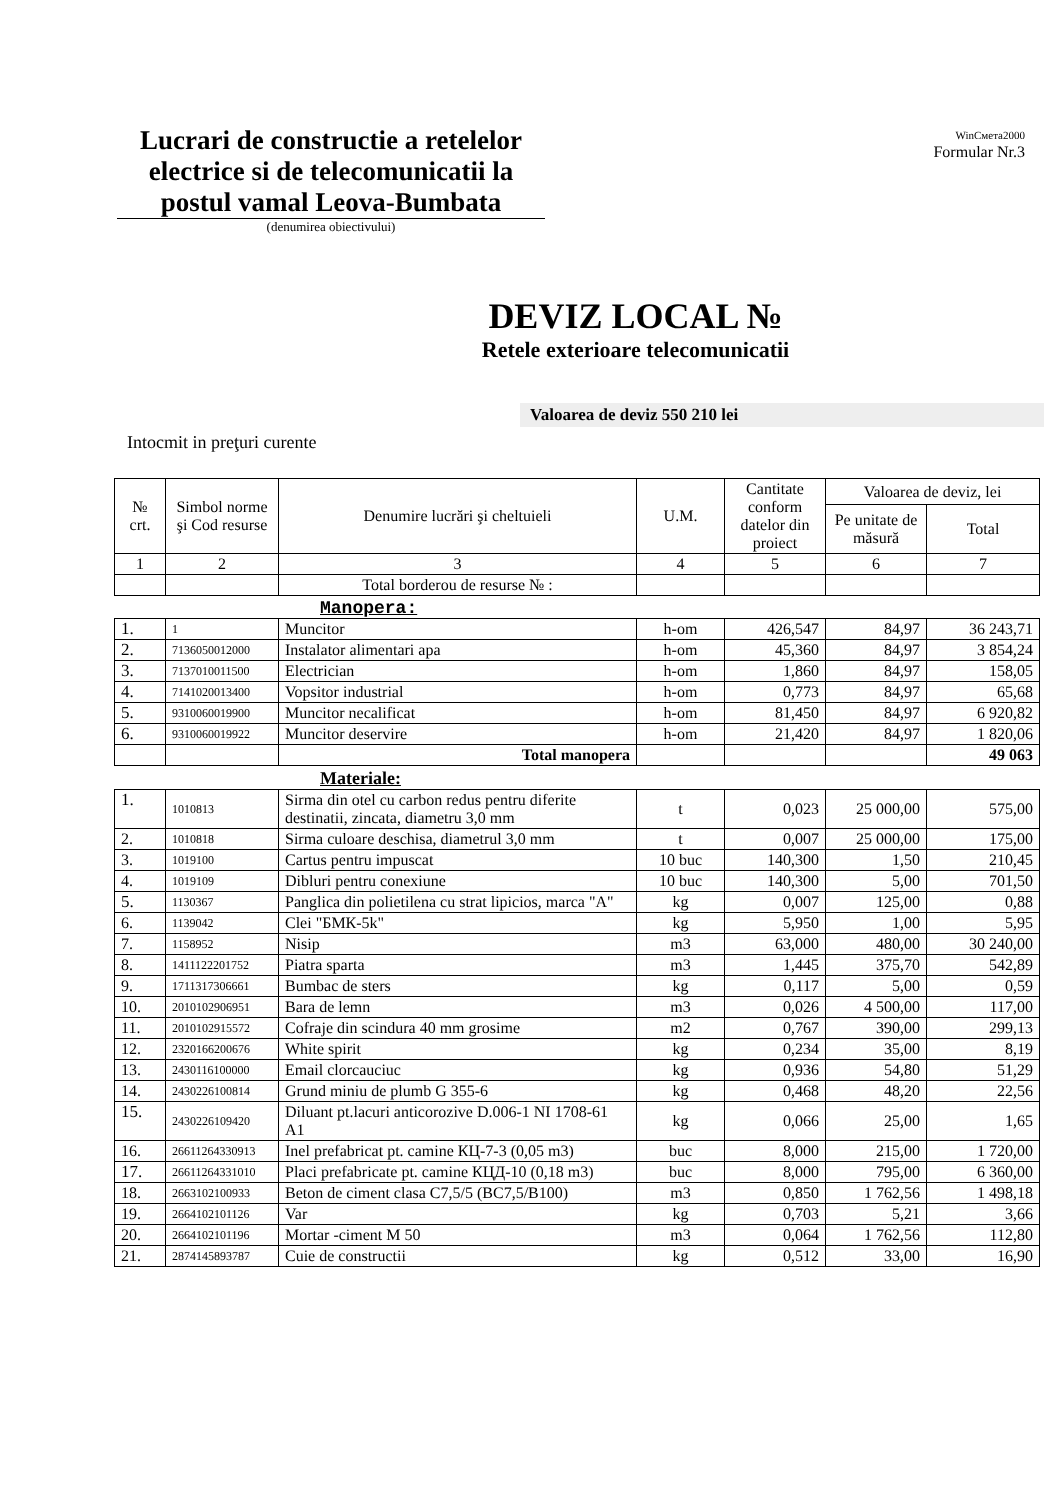Lucrari de constructie a retelelor electrice si de telecomunicatii la postul vamal Leova-Bumbata
WinСмета2000
Formular Nr.3
(denumirea obiectivului)
DEVIZ LOCAL №
Retele exterioare telecomunicatii
Valoarea de deviz 550 210 lei
Intocmit in preţuri curente
| № crt. | Simbol norme şi Cod resurse | Denumire lucrări şi cheltuieli | U.M. | Cantitate conform datelor din proiect | Valoarea de deviz, lei | |
| --- | --- | --- | --- | --- | --- | --- |
| | | | | | Pe unitate de măsură | Total |
| 1 | 2 | 3 | 4 | 5 | 6 | 7 |
| | | Total borderou de resurse № : | | | | |
Manopera:
| 1. | 1 | Muncitor | h-om | 426,547 | 84,97 | 36 243,71 |
| 2. | 7136050012000 | Instalator alimentari apa | h-om | 45,360 | 84,97 | 3 854,24 |
| 3. | 7137010011500 | Electrician | h-om | 1,860 | 84,97 | 158,05 |
| 4. | 7141020013400 | Vopsitor industrial | h-om | 0,773 | 84,97 | 65,68 |
| 5. | 9310060019900 | Muncitor necalificat | h-om | 81,450 | 84,97 | 6 920,82 |
| 6. | 9310060019922 | Muncitor deservire | h-om | 21,420 | 84,97 | 1 820,06 |
| | | Total manopera | | | | 49 063 |
Materiale:
| 1. | 1010813 | Sirma din otel cu carbon redus pentru diferite destinatii, zincata, diametru 3,0 mm | t | 0,023 | 25 000,00 | 575,00 |
| 2. | 1010818 | Sirma culoare deschisa, diametrul 3,0 mm | t | 0,007 | 25 000,00 | 175,00 |
| 3. | 1019100 | Cartus pentru impuscat | 10 buc | 140,300 | 1,50 | 210,45 |
| 4. | 1019109 | Dibluri pentru conexiune | 10 buc | 140,300 | 5,00 | 701,50 |
| 5. | 1130367 | Panglica din polietilena cu strat lipicios, marca "A" | kg | 0,007 | 125,00 | 0,88 |
| 6. | 1139042 | Clei "БМК-5k" | kg | 5,950 | 1,00 | 5,95 |
| 7. | 1158952 | Nisip | m3 | 63,000 | 480,00 | 30 240,00 |
| 8. | 1411122201752 | Piatra sparta | m3 | 1,445 | 375,70 | 542,89 |
| 9. | 1711317306661 | Bumbac de sters | kg | 0,117 | 5,00 | 0,59 |
| 10. | 2010102906951 | Bara de lemn | m3 | 0,026 | 4 500,00 | 117,00 |
| 11. | 2010102915572 | Cofraje din scindura 40 mm grosime | m2 | 0,767 | 390,00 | 299,13 |
| 12. | 2320166200676 | White spirit | kg | 0,234 | 35,00 | 8,19 |
| 13. | 2430116100000 | Email clorcauciuc | kg | 0,936 | 54,80 | 51,29 |
| 14. | 2430226100814 | Grund miniu de plumb G 355-6 | kg | 0,468 | 48,20 | 22,56 |
| 15. | 2430226109420 | Diluant pt.lacuri anticorozive D.006-1 NI 1708-61 A1 | kg | 0,066 | 25,00 | 1,65 |
| 16. | 26611264330913 | Inel prefabricat pt. camine КЦ-7-3 (0,05 m3) | buc | 8,000 | 215,00 | 1 720,00 |
| 17. | 26611264331010 | Placi prefabricate pt. camine КЦД-10 (0,18 m3) | buc | 8,000 | 795,00 | 6 360,00 |
| 18. | 2663102100933 | Beton de ciment clasa C7,5/5 (BC7,5/B100) | m3 | 0,850 | 1 762,56 | 1 498,18 |
| 19. | 2664102101126 | Var | kg | 0,703 | 5,21 | 3,66 |
| 20. | 2664102101196 | Mortar -ciment M 50 | m3 | 0,064 | 1 762,56 | 112,80 |
| 21. | 2874145893787 | Cuie de constructii | kg | 0,512 | 33,00 | 16,90 |